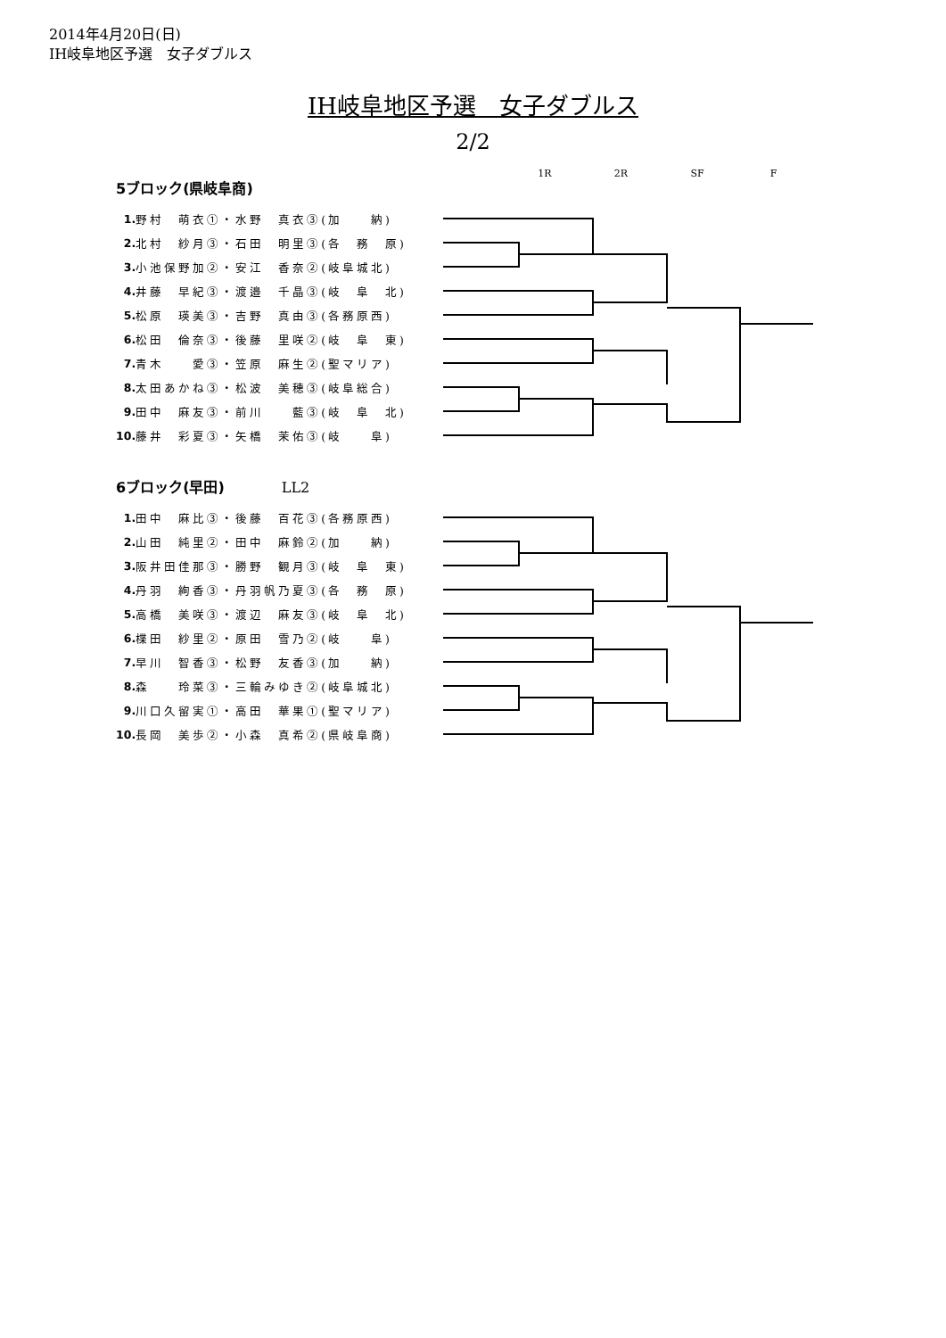2014年4月20日(日)
IH岐阜地区予選　女子ダブルス
IH岐阜地区予選　女子ダブルス
2/2
5ブロック(県岐阜商)
1R 2R SF F
| 1. | 野村 萌衣①・水野 真衣③(加 納) |
| 2. | 北村 紗月③・石田 明里③(各 務 原) |
| 3. | 小池保野加②・安江 香奈②(岐阜城北) |
| 4. | 井藤 早紀③・渡邉 千晶③(岐 阜 北) |
| 5. | 松原 瑛美③・吉野 真由③(各務原西) |
| 6. | 松田 倫奈③・後藤 里咲②(岐 阜 東) |
| 7. | 青木 愛③・笠原 麻生②(聖マリア) |
| 8. | 太田あかね③・松波 美穂③(岐阜総合) |
| 9. | 田中 麻友③・前川 藍③(岐 阜 北) |
| 10. | 藤井 彩夏③・矢橋 茉佑③(岐 阜) |
6ブロック(早田)　　　　LL2
| 1. | 田中 麻比③・後藤 百花③(各務原西) |
| 2. | 山田 純里②・田中 麻鈴②(加 納) |
| 3. | 阪井田佳那③・勝野 観月③(岐 阜 東) |
| 4. | 丹羽 絢香③・丹羽帆乃夏③(各 務 原) |
| 5. | 高橋 美咲③・渡辺 麻友③(岐 阜 北) |
| 6. | 楪田 紗里②・原田 雪乃②(岐 阜) |
| 7. | 早川 智香③・松野 友香③(加 納) |
| 8. | 森 玲菜③・三輪みゆき②(岐阜城北) |
| 9. | 川口久留実①・高田 華果①(聖マリア) |
| 10. | 長岡 美歩②・小森 真希②(県岐阜商) |